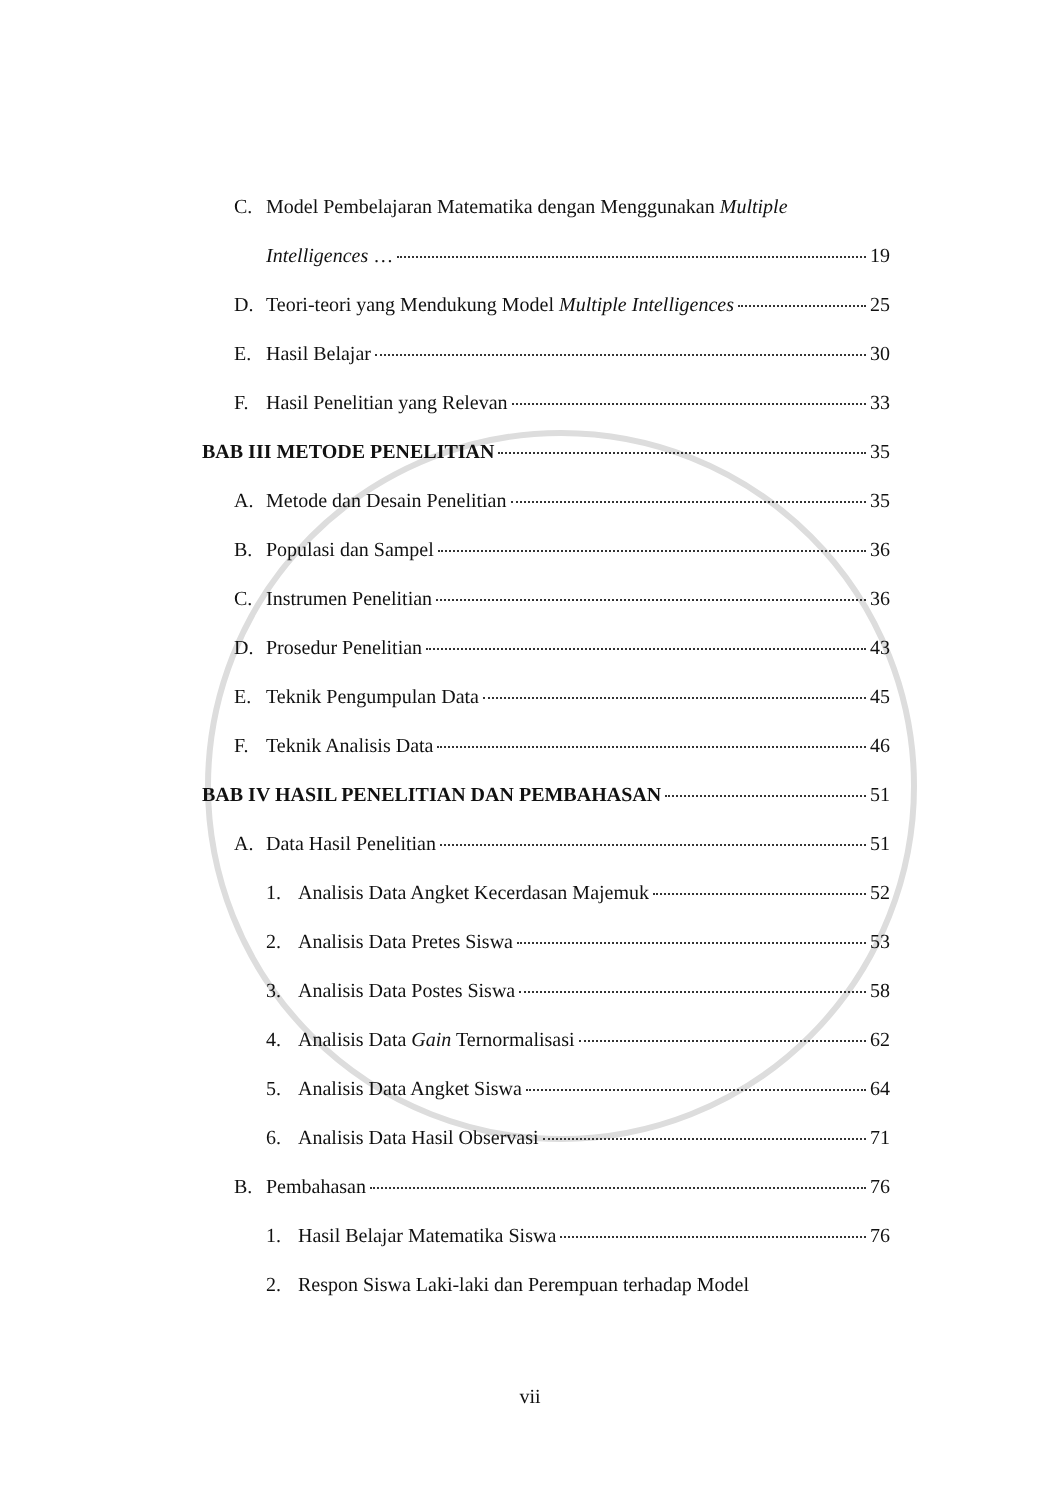C. Model Pembelajaran Matematika dengan Menggunakan Multiple
Intelligences … 19
D. Teori-teori yang Mendukung Model Multiple Intelligences 25
E. Hasil Belajar 30
F. Hasil Penelitian yang Relevan 33
BAB III METODE PENELITIAN 35
A. Metode dan Desain Penelitian 35
B. Populasi dan Sampel 36
C. Instrumen Penelitian 36
D. Prosedur Penelitian 43
E. Teknik Pengumpulan Data 45
F. Teknik Analisis Data 46
BAB IV HASIL PENELITIAN DAN PEMBAHASAN 51
A. Data Hasil Penelitian 51
1. Analisis Data Angket Kecerdasan Majemuk 52
2. Analisis Data Pretes Siswa 53
3. Analisis Data Postes Siswa 58
4. Analisis Data Gain Ternormalisasi 62
5. Analisis Data Angket Siswa 64
6. Analisis Data Hasil Observasi 71
B. Pembahasan 76
1. Hasil Belajar Matematika Siswa 76
2. Respon Siswa Laki-laki dan Perempuan terhadap Model
vii